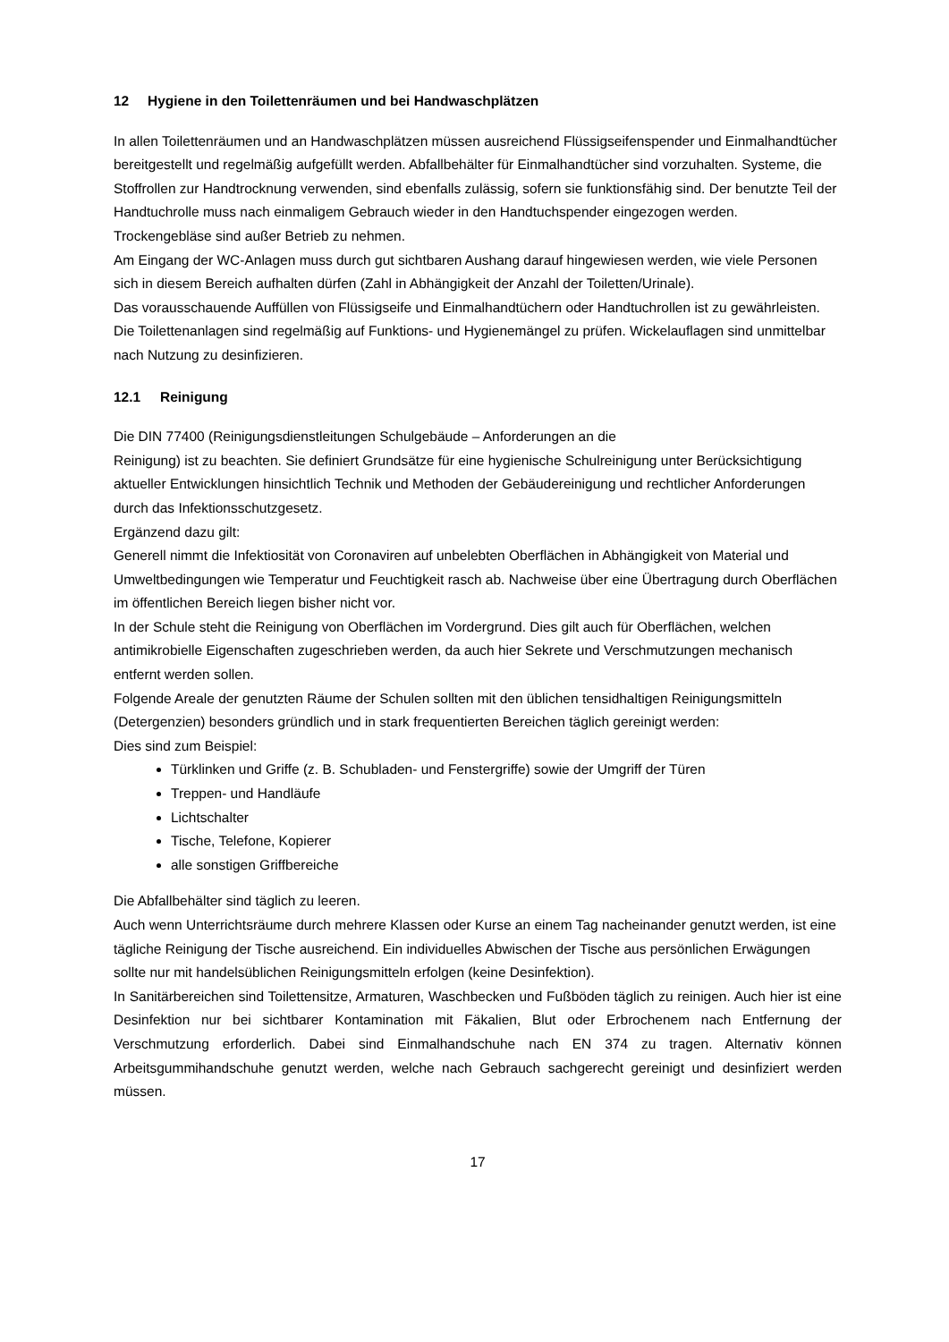12 Hygiene in den Toilettenräumen und bei Handwaschplätzen
In allen Toilettenräumen und an Handwaschplätzen müssen ausreichend Flüssigseifenspender und Einmalhandtücher bereitgestellt und regelmäßig aufgefüllt werden. Abfallbehälter für Einmalhandtücher sind vorzuhalten. Systeme, die Stoffrollen zur Handtrocknung verwenden, sind ebenfalls zulässig, sofern sie funktionsfähig sind. Der benutzte Teil der Handtuchrolle muss nach einmaligem Gebrauch wieder in den Handtuchspender eingezogen werden.
Trockengebläse sind außer Betrieb zu nehmen.
Am Eingang der WC-Anlagen muss durch gut sichtbaren Aushang darauf hingewiesen werden, wie viele Personen sich in diesem Bereich aufhalten dürfen (Zahl in Abhängigkeit der Anzahl der Toiletten/Urinale).
Das vorausschauende Auffüllen von Flüssigseife und Einmalhandtüchern oder Handtuchrollen ist zu gewährleisten. Die Toilettenanlagen sind regelmäßig auf Funktions- und Hygienemängel zu prüfen. Wickelauflagen sind unmittelbar nach Nutzung zu desinfizieren.
12.1 Reinigung
Die DIN 77400 (Reinigungsdienstleitungen Schulgebäude – Anforderungen an die
Reinigung) ist zu beachten. Sie definiert Grundsätze für eine hygienische Schulreinigung unter Berücksichtigung aktueller Entwicklungen hinsichtlich Technik und Methoden der Gebäudereinigung und rechtlicher Anforderungen durch das Infektionsschutzgesetz.
Ergänzend dazu gilt:
Generell nimmt die Infektiosität von Coronaviren auf unbelebten Oberflächen in Abhängigkeit von Material und Umweltbedingungen wie Temperatur und Feuchtigkeit rasch ab. Nachweise über eine Übertragung durch Oberflächen im öffentlichen Bereich liegen bisher nicht vor.
In der Schule steht die Reinigung von Oberflächen im Vordergrund. Dies gilt auch für Oberflächen, welchen antimikrobielle Eigenschaften zugeschrieben werden, da auch hier Sekrete und Verschmutzungen mechanisch entfernt werden sollen.
Folgende Areale der genutzten Räume der Schulen sollten mit den üblichen tensidhaltigen Reinigungsmitteln (Detergenzien) besonders gründlich und in stark frequentierten Bereichen täglich gereinigt werden:
Dies sind zum Beispiel:
Türklinken und Griffe (z. B. Schubladen- und Fenstergriffe) sowie der Umgriff der Türen
Treppen- und Handläufe
Lichtschalter
Tische, Telefone, Kopierer
alle sonstigen Griffbereiche
Die Abfallbehälter sind täglich zu leeren.
Auch wenn Unterrichtsräume durch mehrere Klassen oder Kurse an einem Tag nacheinander genutzt werden, ist eine tägliche Reinigung der Tische ausreichend. Ein individuelles Abwischen der Tische aus persönlichen Erwägungen sollte nur mit handelsüblichen Reinigungsmitteln erfolgen (keine Desinfektion).
In Sanitärbereichen sind Toilettensitze, Armaturen, Waschbecken und Fußböden täglich zu reinigen. Auch hier ist eine Desinfektion nur bei sichtbarer Kontamination mit Fäkalien, Blut oder Erbrochenem nach Entfernung der Verschmutzung erforderlich. Dabei sind Einmalhandschuhe nach EN 374 zu tragen. Alternativ können Arbeitsgummihandschuhe genutzt werden, welche nach Gebrauch sachgerecht gereinigt und desinfiziert werden müssen.
17